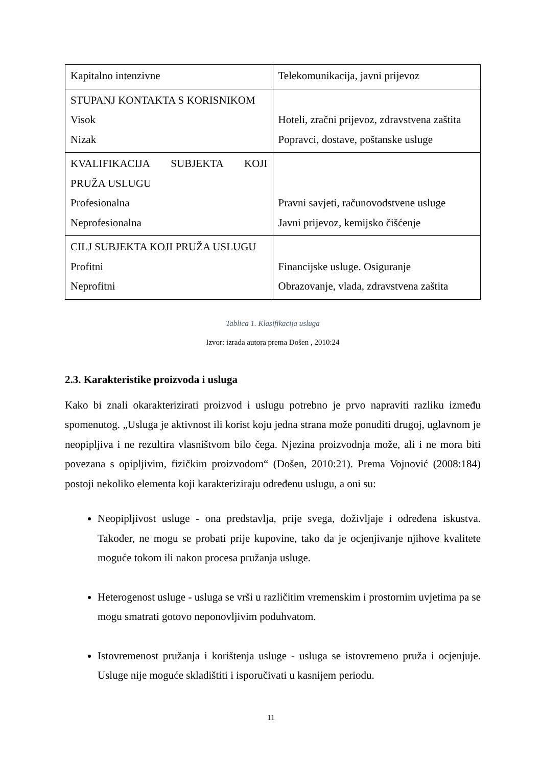| Kapitalno intenzivne | Telekomunikacija, javni prijevoz |
| STUPANJ KONTAKTA S KORISNIKOM Visok Nizak | Hoteli, zračni prijevoz, zdravstvena zaštita Popravci, dostave, poštanske usluge |
| KVALIFIKACIJA SUBJEKTA KOJI PRUŽA USLUGU Profesionalna Neprofesionalna | Pravni savjeti, računovodstvene usluge Javni prijevoz, kemijsko čišćenje |
| CILJ SUBJEKTA KOJI PRUŽA USLUGU Profitni Neprofitni | Financijske usluge. Osiguranje Obrazovanje, vlada, zdravstvena zaštita |
Tablica 1. Klasifikacija usluga
Izvor: izrada autora prema Došen , 2010:24
2.3. Karakteristike proizvoda i usluga
Kako bi znali okarakterizirati proizvod i uslugu potrebno je prvo napraviti razliku između spomenutog. „Usluga je aktivnost ili korist koju jedna strana može ponuditi drugoj, uglavnom je neopipljiva i ne rezultira vlasništvom bilo čega. Njezina proizvodnja može, ali i ne mora biti povezana s opipljivim, fizičkim proizvodom“ (Došen, 2010:21). Prema Vojnović (2008:184) postoji nekoliko elementa koji karakteriziraju određenu uslugu, a oni su:
Neopipljivost usluge - ona predstavlja, prije svega, doživljaje i određena iskustva. Također, ne mogu se probati prije kupovine, tako da je ocjenjivanje njihove kvalitete moguće tokom ili nakon procesa pružanja usluge.
Heterogenost usluge - usluga se vrši u različitim vremenskim i prostornim uvjetima pa se mogu smatrati gotovo neponovljivim poduhvatom.
Istovremenost pružanja i korištenja usluge - usluga se istovremeno pruža i ocjenjuje. Usluge nije moguće skladištiti i isporučivati u kasnijem periodu.
11